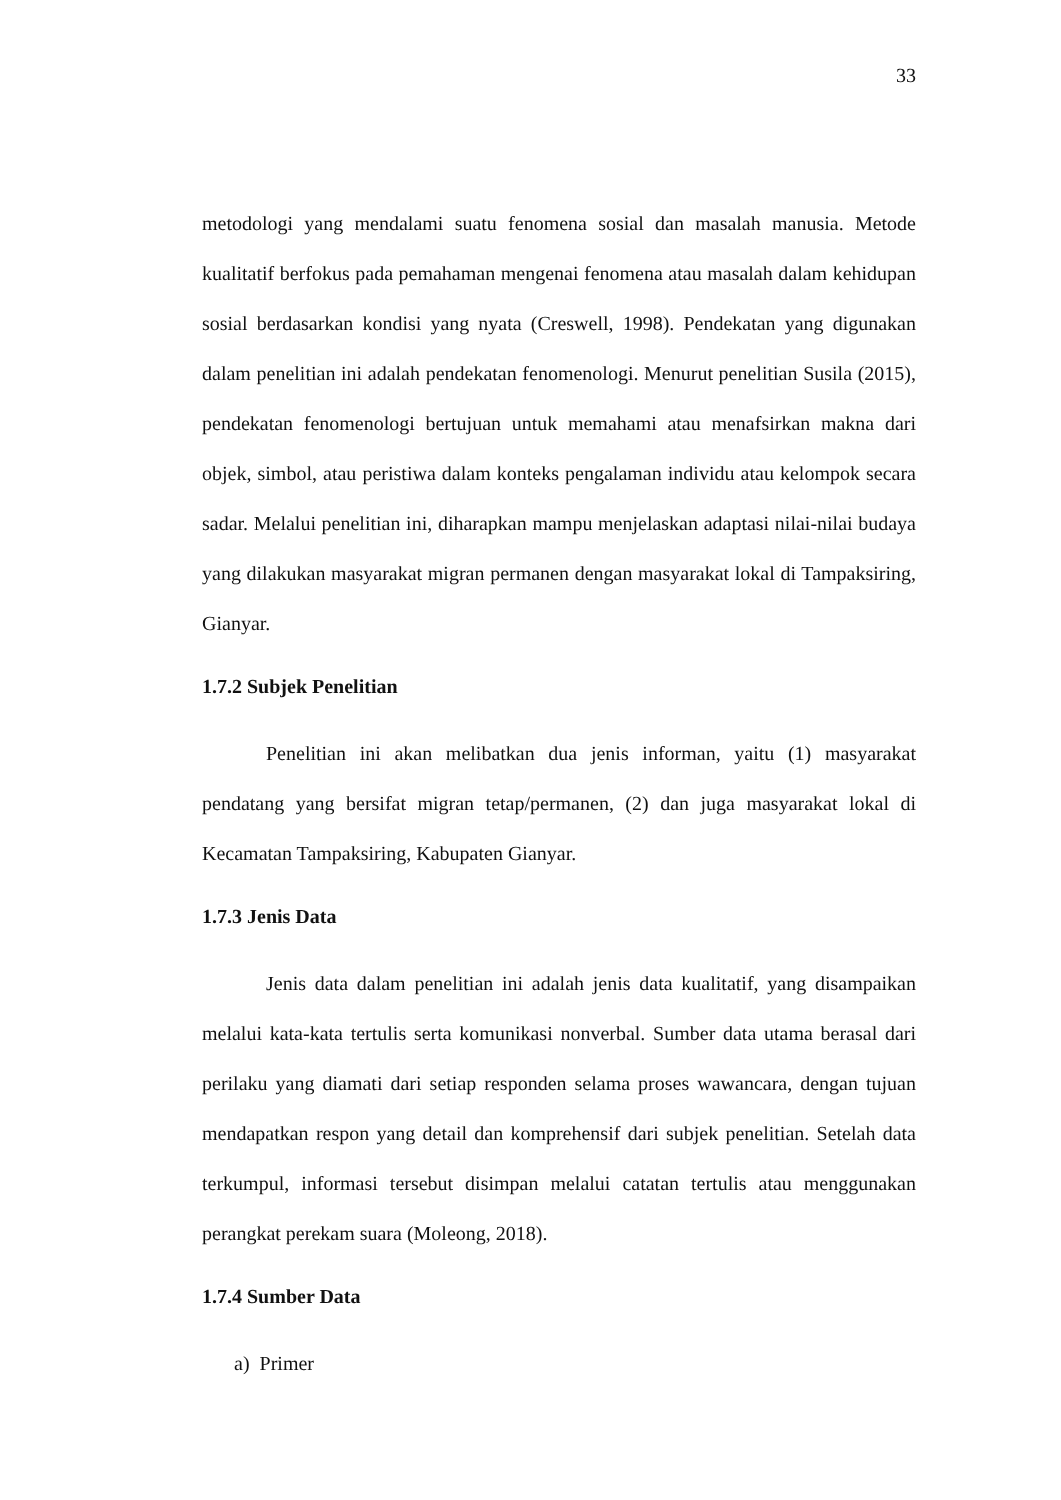33
metodologi yang mendalami suatu fenomena sosial dan masalah manusia. Metode kualitatif berfokus pada pemahaman mengenai fenomena atau masalah dalam kehidupan sosial berdasarkan kondisi yang nyata (Creswell, 1998). Pendekatan yang digunakan dalam penelitian ini adalah pendekatan fenomenologi. Menurut penelitian Susila (2015), pendekatan fenomenologi bertujuan untuk memahami atau menafsirkan makna dari objek, simbol, atau peristiwa dalam konteks pengalaman individu atau kelompok secara sadar. Melalui penelitian ini, diharapkan mampu menjelaskan adaptasi nilai-nilai budaya yang dilakukan masyarakat migran permanen dengan masyarakat lokal di Tampaksiring, Gianyar.
1.7.2 Subjek Penelitian
Penelitian ini akan melibatkan dua jenis informan, yaitu (1) masyarakat pendatang yang bersifat migran tetap/permanen, (2) dan juga masyarakat lokal di Kecamatan Tampaksiring, Kabupaten Gianyar.
1.7.3 Jenis Data
Jenis data dalam penelitian ini adalah jenis data kualitatif, yang disampaikan melalui kata-kata tertulis serta komunikasi nonverbal. Sumber data utama berasal dari perilaku yang diamati dari setiap responden selama proses wawancara, dengan tujuan mendapatkan respon yang detail dan komprehensif dari subjek penelitian. Setelah data terkumpul, informasi tersebut disimpan melalui catatan tertulis atau menggunakan perangkat perekam suara (Moleong, 2018).
1.7.4 Sumber Data
a) Primer